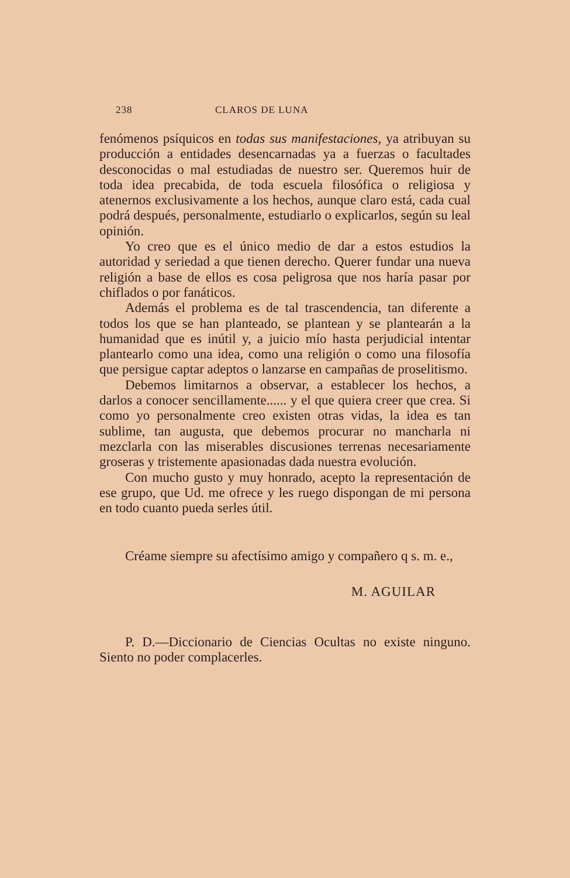238 CLAROS DE LUNA
fenómenos psíquicos en todas sus manifestaciones, ya atribuyan su producción a entidades desencarnadas ya a fuerzas o facultades desconocidas o mal estudiadas de nuestro ser. Queremos huir de toda idea precabida, de toda escuela filosófica o religiosa y atenernos exclusivamente a los hechos, aunque claro está, cada cual podrá después, personalmente, estudiarlo o explicarlos, según su leal opinión.
Yo creo que es el único medio de dar a estos estudios la autoridad y seriedad a que tienen derecho. Querer fundar una nueva religión a base de ellos es cosa peligrosa que nos haría pasar por chiflados o por fanáticos.
Además el problema es de tal trascendencia, tan diferente a todos los que se han planteado, se plantean y se plantearán a la humanidad que es inútil y, a juicio mío hasta perjudicial intentar plantearlo como una idea, como una religión o como una filosofía que persigue captar adeptos o lanzarse en campañas de proselitismo.
Debemos limitarnos a observar, a establecer los hechos, a darlos a conocer sencillamente...... y el que quiera creer que crea. Si como yo personalmente creo existen otras vidas, la idea es tan sublime, tan augusta, que debemos procurar no mancharla ni mezclarla con las miserables discusiones terrenas necesariamente groseras y tristemente apasionadas dada nuestra evolución.
Con mucho gusto y muy honrado, acepto la representación de ese grupo, que Ud. me ofrece y les ruego dispongan de mi persona en todo cuanto pueda serles útil.
Créame siempre su afectísimo amigo y compañero q s. m. e.,
M. AGUILAR
P. D.—Diccionario de Ciencias Ocultas no existe ninguno. Siento no poder complacerles.